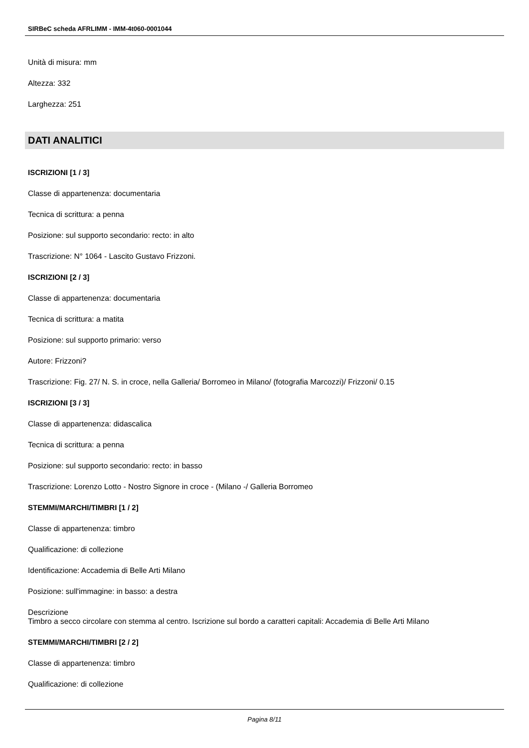SIRBeC scheda AFRLIMM - IMM-4t060-0001044
Unità di misura: mm
Altezza: 332
Larghezza: 251
DATI ANALITICI
ISCRIZIONI [1 / 3]
Classe di appartenenza: documentaria
Tecnica di scrittura: a penna
Posizione: sul supporto secondario: recto: in alto
Trascrizione: N° 1064 - Lascito Gustavo Frizzoni.
ISCRIZIONI [2 / 3]
Classe di appartenenza: documentaria
Tecnica di scrittura: a matita
Posizione: sul supporto primario: verso
Autore: Frizzoni?
Trascrizione: Fig. 27/ N. S. in croce, nella Galleria/ Borromeo in Milano/ (fotografia Marcozzi)/ Frizzoni/ 0.15
ISCRIZIONI [3 / 3]
Classe di appartenenza: didascalica
Tecnica di scrittura: a penna
Posizione: sul supporto secondario: recto: in basso
Trascrizione: Lorenzo Lotto - Nostro Signore in croce - (Milano -/ Galleria Borromeo
STEMMI/MARCHI/TIMBRI [1 / 2]
Classe di appartenenza: timbro
Qualificazione: di collezione
Identificazione: Accademia di Belle Arti Milano
Posizione: sull'immagine: in basso: a destra
Descrizione
Timbro a secco circolare con stemma al centro. Iscrizione sul bordo a caratteri capitali: Accademia di Belle Arti Milano
STEMMI/MARCHI/TIMBRI [2 / 2]
Classe di appartenenza: timbro
Qualificazione: di collezione
Pagina 8/11